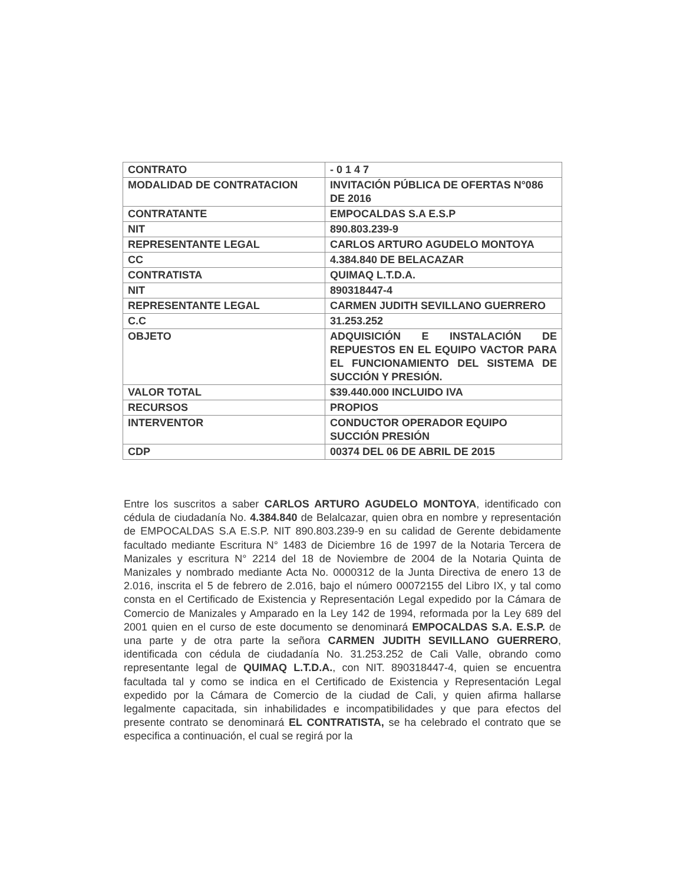| CONTRATO | - 0 1 4 7 |
| MODALIDAD DE CONTRATACION | INVITACIÓN PÚBLICA DE OFERTAS N°086 DE 2016 |
| CONTRATANTE | EMPOCALDAS S.A E.S.P |
| NIT | 890.803.239-9 |
| REPRESENTANTE LEGAL | CARLOS ARTURO AGUDELO MONTOYA |
| CC | 4.384.840 DE BELACAZAR |
| CONTRATISTA | QUIMAQ L.T.D.A. |
| NIT | 890318447-4 |
| REPRESENTANTE LEGAL | CARMEN JUDITH SEVILLANO GUERRERO |
| C.C | 31.253.252 |
| OBJETO | ADQUISICIÓN E INSTALACIÓN DE REPUESTOS EN EL EQUIPO VACTOR PARA EL FUNCIONAMIENTO DEL SISTEMA DE SUCCIÓN Y PRESIÓN. |
| VALOR TOTAL | $39.440.000 INCLUIDO IVA |
| RECURSOS | PROPIOS |
| INTERVENTOR | CONDUCTOR OPERADOR EQUIPO SUCCIÓN PRESIÓN |
| CDP | 00374 DEL 06 DE ABRIL DE 2015 |
Entre los suscritos a saber CARLOS ARTURO AGUDELO MONTOYA, identificado con cédula de ciudadanía No. 4.384.840 de Belalcazar, quien obra en nombre y representación de EMPOCALDAS S.A E.S.P. NIT 890.803.239-9 en su calidad de Gerente debidamente facultado mediante Escritura N° 1483 de Diciembre 16 de 1997 de la Notaria Tercera de Manizales y escritura N° 2214 del 18 de Noviembre de 2004 de la Notaria Quinta de Manizales y nombrado mediante Acta No. 0000312 de la Junta Directiva de enero 13 de 2.016, inscrita el 5 de febrero de 2.016, bajo el número 00072155 del Libro IX, y tal como consta en el Certificado de Existencia y Representación Legal expedido por la Cámara de Comercio de Manizales y Amparado en la Ley 142 de 1994, reformada por la Ley 689 del 2001 quien en el curso de este documento se denominará EMPOCALDAS S.A. E.S.P. de una parte y de otra parte la señora CARMEN JUDITH SEVILLANO GUERRERO, identificada con cédula de ciudadanía No. 31.253.252 de Cali Valle, obrando como representante legal de QUIMAQ L.T.D.A., con NIT. 890318447-4, quien se encuentra facultada tal y como se indica en el Certificado de Existencia y Representación Legal expedido por la Cámara de Comercio de la ciudad de Cali, y quien afirma hallarse legalmente capacitada, sin inhabilidades e incompatibilidades y que para efectos del presente contrato se denominará EL CONTRATISTA, se ha celebrado el contrato que se especifica a continuación, el cual se regirá por la